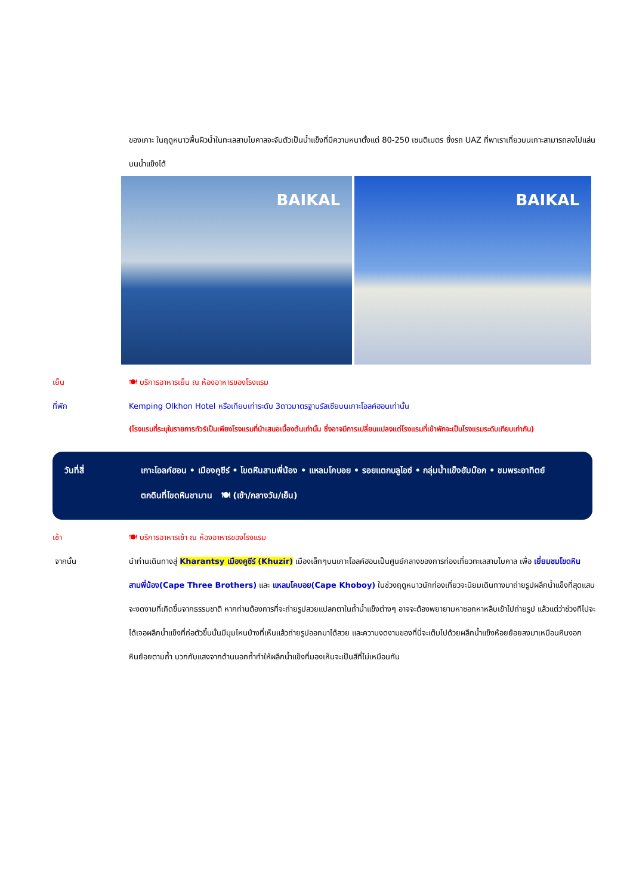ของเกาะ ในฤดูหนาวพื้นผิวน้ำในทะเลสาบไบคาลจะจับตัวเป็นน้ำแข็งที่มีความหนาตั้งแต่ 80-250 เซนติเมตร ซึ่งรถ UAZ ที่พาเราเที่ยวบนเกาะสามารถลงไปแล่นบนน้ำแข็งได้
BAIKAL BAIKAL
เย็น 🍽 บริการอาหารเย็น ณ ห้องอาหารของโรงแรม
ที่พัก Kemping Olkhon Hotel หรือเทียบเท่าระดับ 3ดาวมาตรฐานรัสเซียบนเกาะโอลค์ฮอนเท่านั้น
(โรงแรมที่ระบุในรายการทัวร์เป็นเพียงโรงแรมที่นำเสนอเบื้องต้นเท่านั้น ซึ่งอาจมีการเปลี่ยนแปลงแต่โรงแรมที่เข้าพักจะเป็นโรงแรมระดับเทียบเท่ากัน)
วันที่สี่ เกาะโอลค์ฮอน • เมืองคูซีร์ • โขดหินสามพี่น้อง • แหลมโคบอย • รอยแตกบลูไอซ์ • กลุ่มน้ำแข็งฮัมม๊อก • ชมพระอาทิตย์ตกดินที่โขดหินชามาน 🍽 (เช้า/กลางวัน/เย็น)
เช้า 🍽 บริการอาหารเช้า ณ ห้องอาหารของโรงแรม
จากนั้น นำท่านเดินทางสู่ Kharantsy เมืองคูซีร์ (Khuzir) เมืองเล็กๆบนเกาะโอลค์ฮอนเป็นศูนย์กลางของการท่องเที่ยวทะเลสาบไบคาล เพื่อ เยี่ยมชมโขดหินสามพี่น้อง(Cape Three Brothers) และ แหลมโคบอย(Cape Khoboy) ในช่วงฤดูหนาวนักท่องเที่ยวจะนิยมเดินทางมาถ่ายรูปผลึกน้ำแข็งที่สุดแสนจะงดงามที่เกิดขึ้นจากธรรมชาติ หากท่านต้องการที่จะถ่ายรูปสวยแปลกตาในถ้ำน้ำแข็งต่างๆ อาจจะต้องพยายามหาซอกหาหลืบเข้าไปถ่ายรูป แล้วแต่ว่าช่วงทีไปจะได้เจอผลึกน้ำแข็งที่ก่อตัวขึ้นนั้นมีมุมไหนบ้างที่เห็นแล้วถ่ายรูปออกมาได้สวย และความงดงามของที่นี่จะเต็มไปด้วยผลึกน้ำแข็งห้อยย้อยลงมาเหมือนหินงอกหินย้อยตามถ้ำ บวกกับแสงจากด้านนอกถ้ำทำให้ผลึกน้ำแข็งที่มองเห็นจะเป็นสีที่ไม่เหมือนกัน